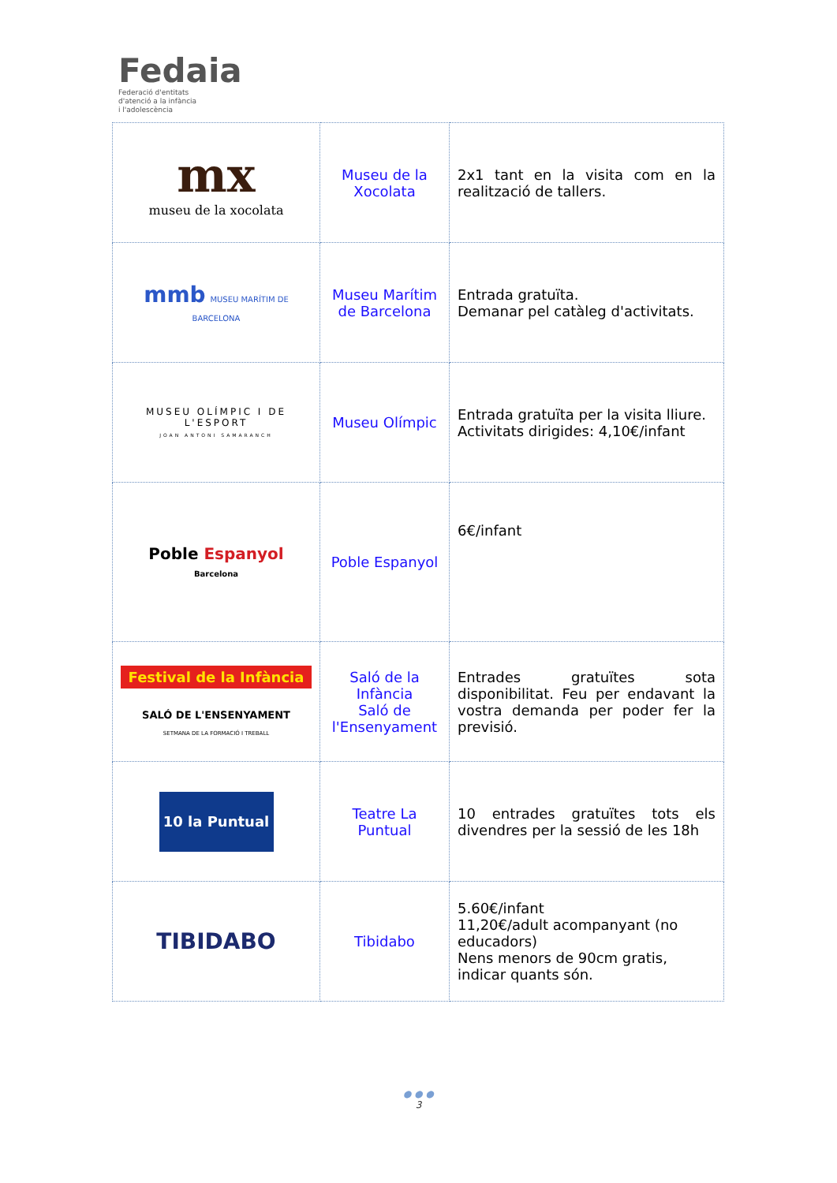Fedaia
Federació d'entitats
d'atenció a la infància
i l'adolescència
| mx museu de la xocolata | Museu de la Xocolata | 2x1 tant en la visita com en la realització de tallers. |
| mmb MUSEU MARÍTIM DE BARCELONA | Museu Marítim de Barcelona | Entrada gratuïta. Demanar pel catàleg d'activitats. |
| MUSEU OLÍMPIC I DE L'ESPORT JOAN ANTONI SAMARANCH | Museu Olímpic | Entrada gratuïta per la visita lliure. Activitats dirigides: 4,10€/infant |
| Poble Espanyol Barcelona | Poble Espanyol | 6€/infant |
| Festival de la Infància SALÓ DE L'ENSENYAMENT SETMANA DE LA FORMACIÓ I TREBALL | Saló de la Infància Saló de l'Ensenyament | Entrades gratuïtes sota disponibilitat. Feu per endavant la vostra demanda per poder fer la previsió. |
| 10 la Puntual | Teatre La Puntual | 10 entrades gratuïtes tots els divendres per la sessió de les 18h |
| TIBIDABO | Tibidabo | 5.60€/infant 11,20€/adult acompanyant (no educadors) Nens menors de 90cm gratis, indicar quants són. |
● ● ●
3